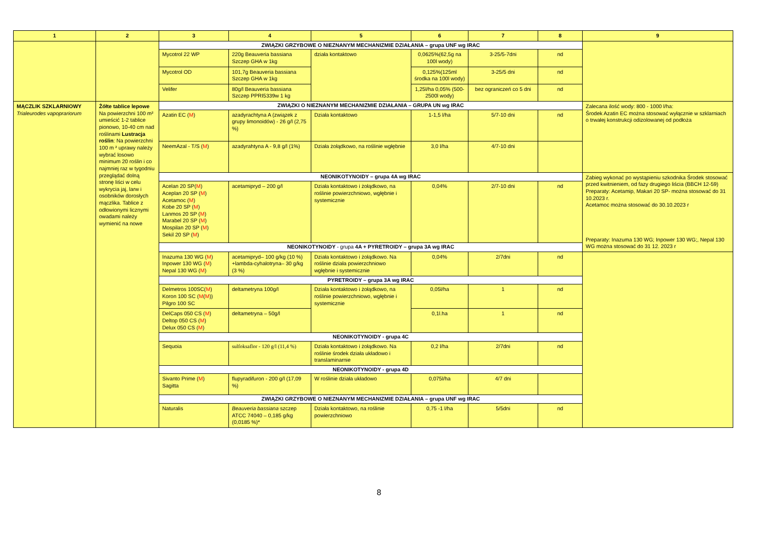| 1 | 2 | 3 | 4 | 5 | 6 | 7 | 8 | 9 |
| --- | --- | --- | --- | --- | --- | --- | --- | --- |
| | | ZWIĄZKI GRZYBOWE O NIEZNANYM MECHANIZMIE DZIAŁANIA – grupa UNF wg IRAC | | | | | | |
| | | Mycotrol 22 WP | 220g Beauveria bassiana Szczep GHA w 1kg | działa kontaktowo | 0,0625%(62,5g na 100l wody) | 3-25/5-7dni | nd | |
| | | Mycotrol OD | 101,7g Beauveria bassiana Szczep GHA w 1kg | | 0,125%(125ml środka na 100l wody) | 3-25/5 dni | nd | |
| | | Velifer | 80g/l Beauveria bassiana Szczep PPRI5339w 1 kg | | 1,25l/ha 0,05% (500-2500l wody) | bez ograniczeń co 5 dni | nd | |
| MĄCZLIK SZKLARNIOWY Trialeurodes vapoprariorum | Żółte tablice lepowe Na powierzchni 100 m² umieścić 1-2 tablice pionowo, 10-40 cm nad roślinami Lustracja roślin : Na powierzchni 100 m ² uprawy należy wybrać losowo minimum 20 roślin i co najmniej raz w tygodniu przeglądać dolną stronę liści w celu wykrycia jaj, larw i osobników dorosłych mączlika. Tablice z odłowionymi licznymi owadami należy wymienić na nowe | ZWIĄZKI O NIEZNANYM MECHANIZMIE DZIAŁANIA – GRUPA UN wg IRAC | | | | | | Zalecana ilość wody: 800 - 1000 l/ha: Środek Azatin EC można stosować wyłącznie w szklarniach o trwałej konstrukcji odizolowanej od podłoża |
| | | Azatin EC ( M ) | azadyrachtyna A (związek z grupy limonoidów) - 26 g/l (2,75 %) | Działa kontaktowo | 1-1,5 l/ha | 5/7-10 dni | nd | |
| | | NeemAzal - T/S ( M ) | azadyrahtyna A - 9,8 g/l (1%) | Działa żołądkowo, na roślinie wgłębnie | 3,0 l/ha | 4/7-10 dni | | |
| | | NEONIKOTYNOIDY – grupa 4A wg IRAC | | | | | | Zabieg wykonać po wystąpieniu szkodnika Środek stosować przed kwitnieniem, od fazy drugiego liścia (BBCH 12-59) Preparaty: Acetamip, Makari 20 SP- można stosować do 31 10.2023 r. Acetamoc można stosować do 30.10.2023 r Preparaty: Inazuma 130 WG; Inpower 130 WG;, Nepal 130 WG można stosować do 31 12. 2023 r |
| | | Acelan 20 SP( M ) Aceplan 20 SP ( M ) Acetamoc ( M ) Kobe 20 SP ( M ) Lanmos 20 SP ( M ) Marabel 20 SP ( M ) Mospilan 20 SP ( M ) Sekil 20 SP ( M ) | acetamipryd – 200 g/l | Działa kontaktowo i żołądkowo, na roślinie powierzchniowo, wgłębnie i systemicznie | 0,04% | 2/7-10 dni | nd | |
| | | NEONIKOTYNOIDY - grupa 4A + PYRETROIDY – grupa 3A wg IRAC | | | | | | |
| | | Inazuma 130 WG ( M ) Inpower 130 WG ( M ) Nepal 130 WG ( M ) | acetamipryd– 100 g/kg (10 %) +lambda-cyhalotryna– 30 g/kg (3 %) | Działa kontaktowo i żołądkowo. Na roślinie działa powierzchniowo wgłębnie i systemicznie | 0,04% | 2/7dni | nd | |
| | | PYRETROIDY – grupa 3A wg IRAC | | | | | | |
| | | Delmetros 100SC( M ) Koron 100 SC ( M ( M )) Pilgro 100 SC | deltametryna 100g/l | Działa kontaktowo i żołądkowo, na roślinie powierzchniowo, wgłębnie i systemicznie | 0,05l/ha | 1 | nd | |
| | | DelCaps 050 CS ( M ) Deltop 050 CS ( M ) Delux 050 CS ( M ) | deltametryna – 50g/l | | 0,1l.ha | 1 | nd | |
| | | NEONIKOTYNOIDY - grupa 4C | | | | | | |
| | | Sequoia | sulfoksaflor - 120 g/l (11,4 %) | Działa kontaktowo i żołądkowo. Na roślinie środek działa układowo i translaminarnie | 0,2 l/ha | 2/7dni | nd | |
| | | NEONIKOTYNOIDY - grupa 4D | | | | | | |
| | | Sivanto Prime ( M ) Sagitta | flupyradifuron - 200 g/l (17,09 %) | W roślinie działa układowo | 0,075l/ha | 4/7 dni | | |
| | | ZWIĄZKI GRZYBOWE O NIEZNANYM MECHANIZMIE DZIAŁANIA – grupa UNF wg IRAC | | | | | | |
| | | Naturalis | Beauveria bassiana szczep ATCC 74040 – 0,185 g/kg (0,0185 %)* | Działa kontaktowo, na roślinie powierzchniowo | 0,75 -1 l/ha | 5/5dni | nd | |
8